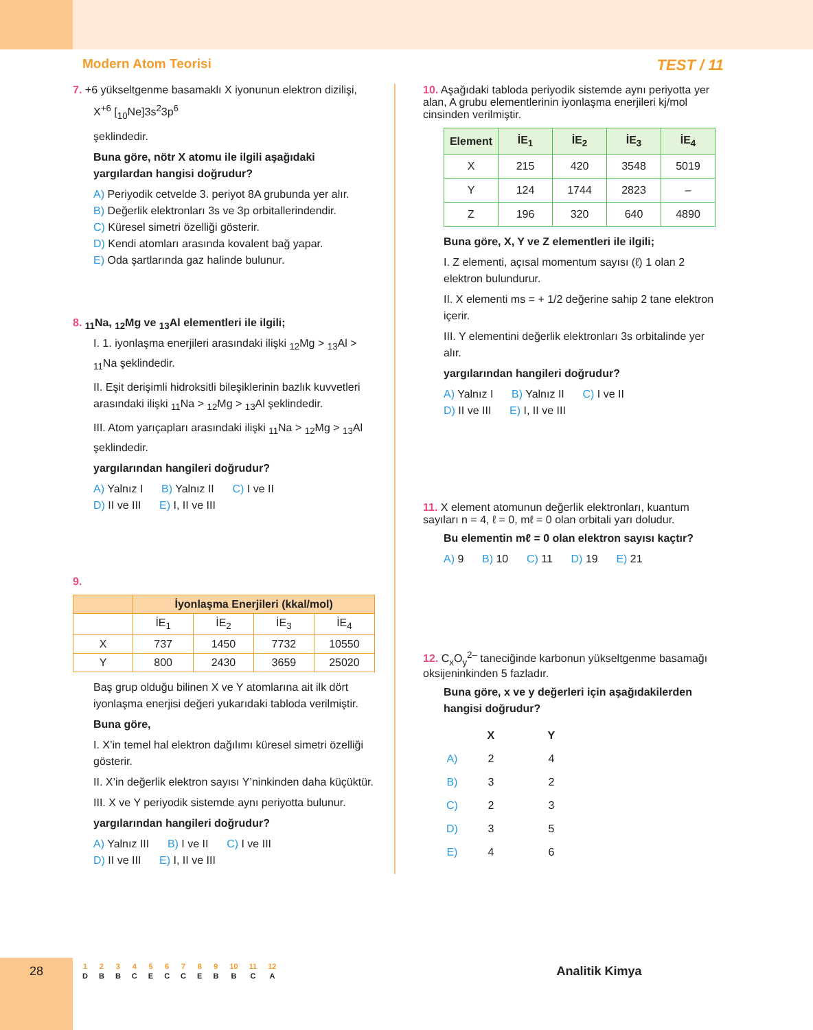Modern Atom Teorisi TEST / 11
7. +6 yükseltgenme basamaklı X iyonunun elektron dizilişi,
X<sup>+6</sup> [<sub>10</sub>Ne]3s<sup>2</sup>3p<sup>6</sup>
şeklindedir.
Buna göre, nötr X atomu ile ilgili aşağıdaki yargılardan hangisi doğrudur?
A) Periyodik cetvelde 3. periyot 8A grubunda yer alır.
B) Değerlik elektronları 3s ve 3p orbitallerindendir.
C) Küresel simetri özelliği gösterir.
D) Kendi atomları arasında kovalent bağ yapar.
E) Oda şartlarında gaz halinde bulunur.
8. <sub>11</sub>Na, <sub>12</sub>Mg ve <sub>13</sub>Al elementleri ile ilgili;
I. 1. iyonlaşma enerjileri arasındaki ilişki <sub>12</sub>Mg > <sub>13</sub>Al > <sub>11</sub>Na şeklindedir.
II. Eşit derişimli hidroksitli bileşiklerinin bazlık kuvvetleri arasındaki ilişki <sub>11</sub>Na > <sub>12</sub>Mg > <sub>13</sub>Al şeklindedir.
III. Atom yarıçapları arasındaki ilişki <sub>11</sub>Na > <sub>12</sub>Mg > <sub>13</sub>Al şeklindedir.
yargılarından hangileri doğrudur?
A) Yalnız I B) Yalnız II C) I ve II
D) II ve III E) I, II ve III
9.
| | İyonlaşma Enerjileri (kkal/mol) | | | |
| --- | --- | --- | --- | --- |
| | İE<sub>1</sub> | İE<sub>2</sub> | İE<sub>3</sub> | İE<sub>4</sub> |
| X | 737 | 1450 | 7732 | 10550 |
| Y | 800 | 2430 | 3659 | 25020 |
Baş grup olduğu bilinen X ve Y atomlarına ait ilk dört iyonlaşma enerjisi değeri yukarıdaki tabloda verilmiştir.
Buna göre,
I. X’in temel hal elektron dağılımı küresel simetri özelliği gösterir.
II. X’in değerlik elektron sayısı Y’ninkinden daha küçüktür.
III. X ve Y periyodik sistemde aynı periyotta bulunur.
yargılarından hangileri doğrudur?
A) Yalnız III B) I ve II C) I ve III
D) II ve III E) I, II ve III
10. Aşağıdaki tabloda periyodik sistemde aynı periyotta yer alan, A grubu elementlerinin iyonlaşma enerjileri kj/mol cinsinden verilmiştir.
| Element | İE<sub>1</sub> | İE<sub>2</sub> | İE<sub>3</sub> | İE<sub>4</sub> |
| --- | --- | --- | --- | --- |
| X | 215 | 420 | 3548 | 5019 |
| Y | 124 | 1744 | 2823 | – |
| Z | 196 | 320 | 640 | 4890 |
Buna göre, X, Y ve Z elementleri ile ilgili;
I. Z elementi, açısal momentum sayısı (ℓ) 1 olan 2 elektron bulundurur.
II. X elementi ms = + 1/2 değerine sahip 2 tane elektron içerir.
III. Y elementini değerlik elektronları 3s orbitalinde yer alır.
yargılarından hangileri doğrudur?
A) Yalnız I B) Yalnız II C) I ve II
D) II ve III E) I, II ve III
11. X element atomunun değerlik elektronları, kuantum sayıları n = 4, ℓ = 0, mℓ = 0 olan orbitali yarı doludur.
Bu elementin mℓ = 0 olan elektron sayısı kaçtır?
A) 9 B) 10 C) 11 D) 19 E) 21
12. C<sub>x</sub>O<sub>y</sub><sup>2–</sup> taneciğinde karbonun yükseltgenme basamağı oksijeninkinden 5 fazladır.
Buna göre, x ve y değerleri için aşağıdakilerden hangisi doğrudur?
| | X | Y |
| --- | --- | --- |
| A) | 2 | 4 |
| B) | 3 | 2 |
| C) | 2 | 3 |
| D) | 3 | 5 |
| E) | 4 | 6 |
28
| 1 | 2 | 3 | 4 | 5 | 6 | 7 | 8 | 9 | 10 | 11 | 12 |
| D | B | B | C | E | C | C | E | B | B | C | A |
Analitik Kimya